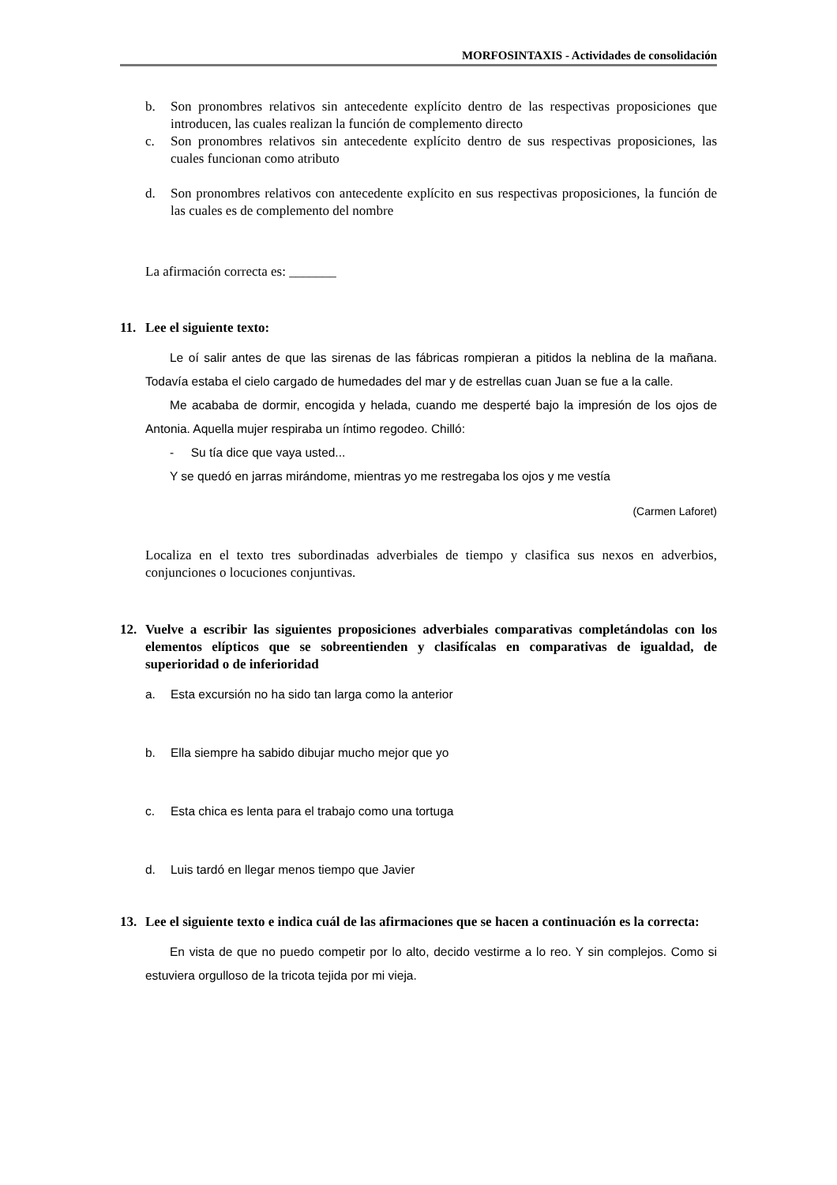MORFOSINTAXIS - Actividades de consolidación
b. Son pronombres relativos sin antecedente explícito dentro de las respectivas proposiciones que introducen, las cuales realizan la función de complemento directo
c. Son pronombres relativos sin antecedente explícito dentro de sus respectivas proposiciones, las cuales funcionan como atributo
d. Son pronombres relativos con antecedente explícito en sus respectivas proposiciones, la función de las cuales es de complemento del nombre
La afirmación correcta es: _______
11. Lee el siguiente texto:
Le oí salir antes de que las sirenas de las fábricas rompieran a pitidos la neblina de la mañana. Todavía estaba el cielo cargado de humedades del mar y de estrellas cuan Juan se fue a la calle.
Me acababa de dormir, encogida y helada, cuando me desperté bajo la impresión de los ojos de Antonia. Aquella mujer respiraba un íntimo regodeo. Chilló:
- Su tía dice que vaya usted...
Y se quedó en jarras mirándome, mientras yo me restregaba los ojos y me vestía
(Carmen Laforet)
Localiza en el texto tres subordinadas adverbiales de tiempo y clasifica sus nexos en adverbios, conjunciones o locuciones conjuntivas.
12. Vuelve a escribir las siguientes proposiciones adverbiales comparativas completándolas con los elementos elípticos que se sobreentienden y clasifícalas en comparativas de igualdad, de superioridad o de inferioridad
a. Esta excursión no ha sido tan larga como la anterior
b. Ella siempre ha sabido dibujar mucho mejor que yo
c. Esta chica es lenta para el trabajo como una tortuga
d. Luis tardó en llegar menos tiempo que Javier
13. Lee el siguiente texto e indica cuál de las afirmaciones que se hacen a continuación es la correcta:
En vista de que no puedo competir por lo alto, decido vestirme a lo reo. Y sin complejos. Como si estuviera orgulloso de la tricota tejida por mi vieja.